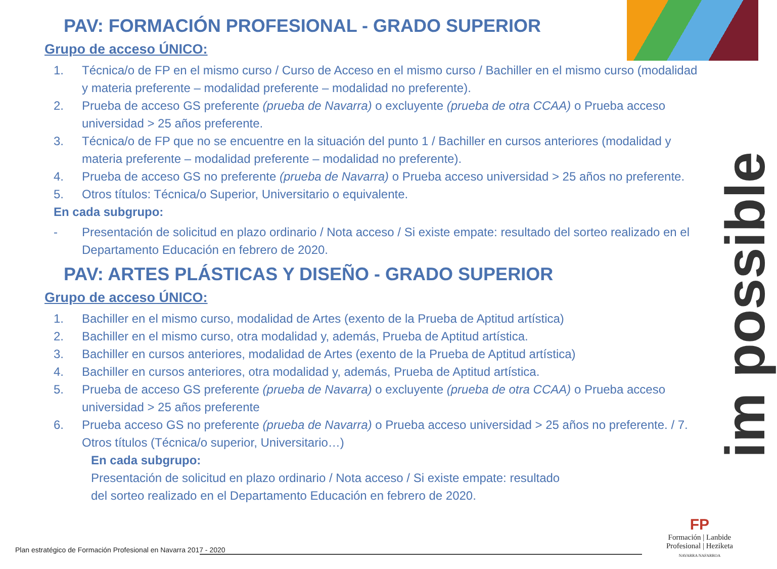PAV: FORMACIÓN PROFESIONAL - GRADO SUPERIOR
Grupo de acceso ÚNICO:
1. Técnica/o de FP en el mismo curso / Curso de Acceso en el mismo curso / Bachiller en el mismo curso (modalidad y materia preferente – modalidad preferente – modalidad no preferente).
2. Prueba de acceso GS preferente (prueba de Navarra) o excluyente (prueba de otra CCAA) o Prueba acceso universidad > 25 años preferente.
3. Técnica/o de FP que no se encuentre en la situación del punto 1 / Bachiller en cursos anteriores (modalidad y materia preferente – modalidad preferente – modalidad no preferente).
4. Prueba de acceso GS no preferente (prueba de Navarra) o Prueba acceso universidad > 25 años no preferente.
5. Otros títulos: Técnica/o Superior, Universitario o equivalente.
En cada subgrupo:
- Presentación de solicitud en plazo ordinario / Nota acceso / Si existe empate: resultado del sorteo realizado en el Departamento Educación en febrero de 2020.
PAV: ARTES PLÁSTICAS Y DISEÑO - GRADO SUPERIOR
Grupo de acceso ÚNICO:
1. Bachiller en el mismo curso, modalidad de Artes (exento de la Prueba de Aptitud artística)
2. Bachiller en el mismo curso, otra modalidad y, además, Prueba de Aptitud artística.
3. Bachiller en cursos anteriores, modalidad de Artes (exento de la Prueba de Aptitud artística)
4. Bachiller en cursos anteriores, otra modalidad y, además, Prueba de Aptitud artística.
5. Prueba de acceso GS preferente (prueba de Navarra) o excluyente (prueba de otra CCAA) o Prueba acceso universidad > 25 años preferente
6. Prueba acceso GS no preferente (prueba de Navarra) o Prueba acceso universidad > 25 años no preferente. / 7. Otros títulos (Técnica/o superior, Universitario…)
En cada subgrupo:
Presentación de solicitud en plazo ordinario / Nota acceso / Si existe empate: resultado
del sorteo realizado en el Departamento Educación en febrero de 2020.
im possible
Plan estratégico de Formación Profesional en Navarra 2017 - 2020
FP
Formación | Lanbide
Profesional | Heziketa
NAVARRA NAFARROA